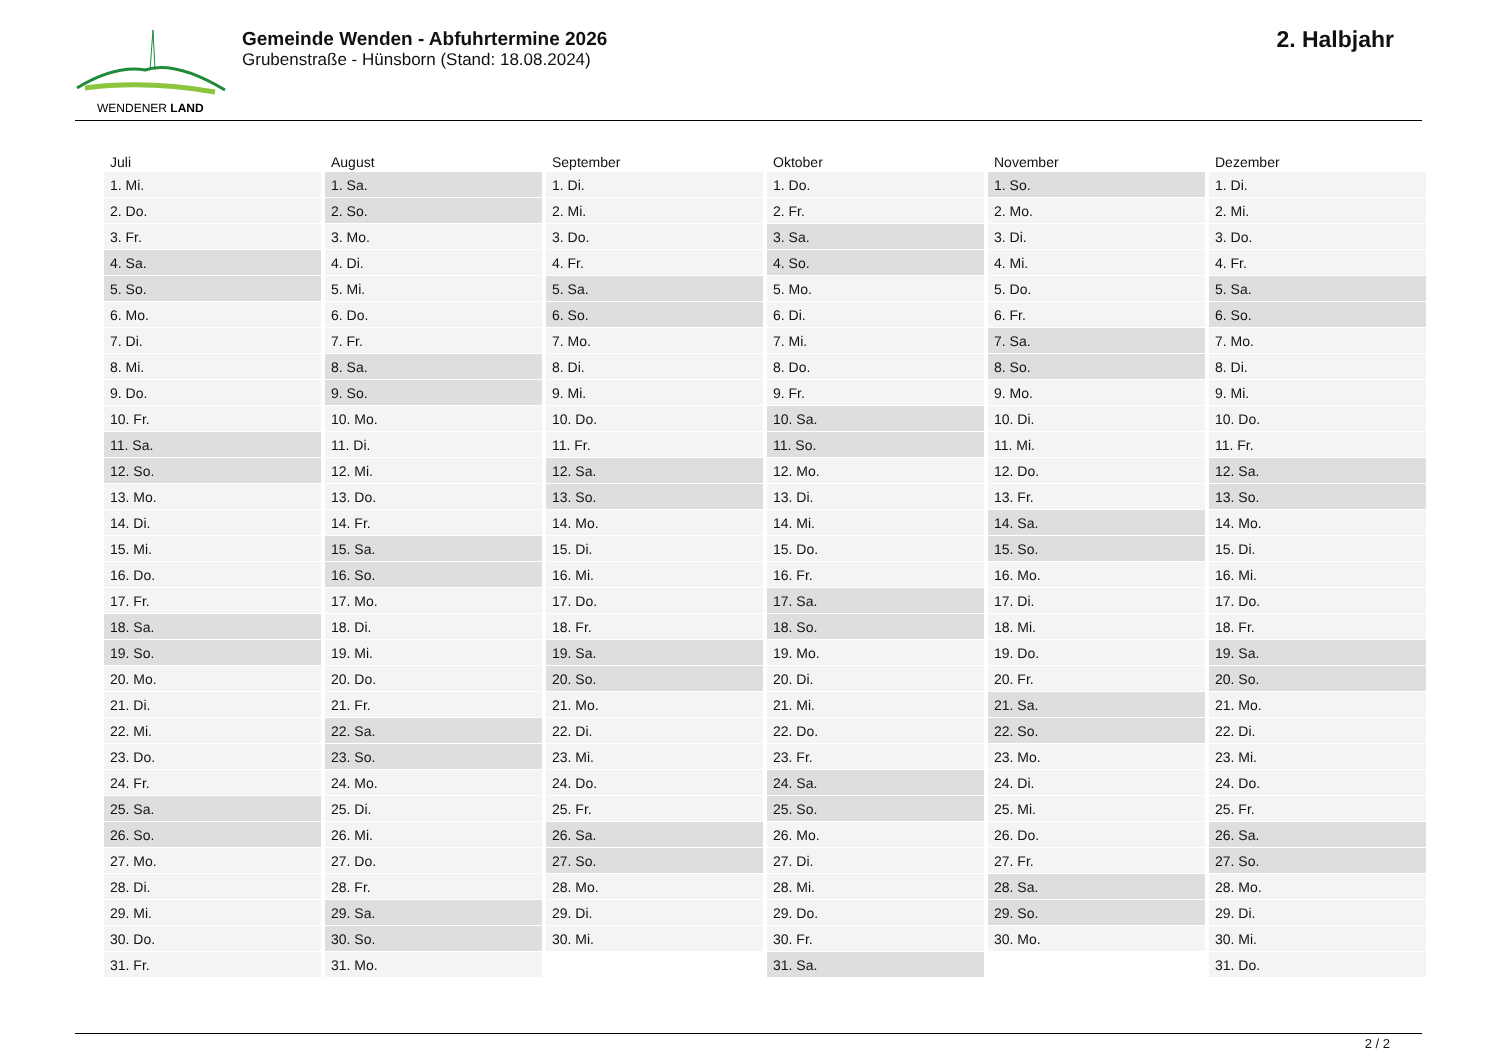WENDENER LAND
Gemeinde Wenden - Abfuhrtermine 2026
Grubenstraße - Hünsborn (Stand: 18.08.2024)
2. Halbjahr
| Juli | August | September | Oktober | November | Dezember |
| --- | --- | --- | --- | --- | --- |
| 1. Mi. | 1. Sa. | 1. Di. | 1. Do. | 1. So. | 1. Di. |
| 2. Do. | 2. So. | 2. Mi. | 2. Fr. | 2. Mo. | 2. Mi. |
| 3. Fr. | 3. Mo. | 3. Do. | 3. Sa. | 3. Di. | 3. Do. |
| 4. Sa. | 4. Di. | 4. Fr. | 4. So. | 4. Mi. | 4. Fr. |
| 5. So. | 5. Mi. | 5. Sa. | 5. Mo. | 5. Do. | 5. Sa. |
| 6. Mo. | 6. Do. | 6. So. | 6. Di. | 6. Fr. | 6. So. |
| 7. Di. | 7. Fr. | 7. Mo. | 7. Mi. | 7. Sa. | 7. Mo. |
| 8. Mi. | 8. Sa. | 8. Di. | 8. Do. | 8. So. | 8. Di. |
| 9. Do. | 9. So. | 9. Mi. | 9. Fr. | 9. Mo. | 9. Mi. |
| 10. Fr. | 10. Mo. | 10. Do. | 10. Sa. | 10. Di. | 10. Do. |
| 11. Sa. | 11. Di. | 11. Fr. | 11. So. | 11. Mi. | 11. Fr. |
| 12. So. | 12. Mi. | 12. Sa. | 12. Mo. | 12. Do. | 12. Sa. |
| 13. Mo. | 13. Do. | 13. So. | 13. Di. | 13. Fr. | 13. So. |
| 14. Di. | 14. Fr. | 14. Mo. | 14. Mi. | 14. Sa. | 14. Mo. |
| 15. Mi. | 15. Sa. | 15. Di. | 15. Do. | 15. So. | 15. Di. |
| 16. Do. | 16. So. | 16. Mi. | 16. Fr. | 16. Mo. | 16. Mi. |
| 17. Fr. | 17. Mo. | 17. Do. | 17. Sa. | 17. Di. | 17. Do. |
| 18. Sa. | 18. Di. | 18. Fr. | 18. So. | 18. Mi. | 18. Fr. |
| 19. So. | 19. Mi. | 19. Sa. | 19. Mo. | 19. Do. | 19. Sa. |
| 20. Mo. | 20. Do. | 20. So. | 20. Di. | 20. Fr. | 20. So. |
| 21. Di. | 21. Fr. | 21. Mo. | 21. Mi. | 21. Sa. | 21. Mo. |
| 22. Mi. | 22. Sa. | 22. Di. | 22. Do. | 22. So. | 22. Di. |
| 23. Do. | 23. So. | 23. Mi. | 23. Fr. | 23. Mo. | 23. Mi. |
| 24. Fr. | 24. Mo. | 24. Do. | 24. Sa. | 24. Di. | 24. Do. |
| 25. Sa. | 25. Di. | 25. Fr. | 25. So. | 25. Mi. | 25. Fr. |
| 26. So. | 26. Mi. | 26. Sa. | 26. Mo. | 26. Do. | 26. Sa. |
| 27. Mo. | 27. Do. | 27. So. | 27. Di. | 27. Fr. | 27. So. |
| 28. Di. | 28. Fr. | 28. Mo. | 28. Mi. | 28. Sa. | 28. Mo. |
| 29. Mi. | 29. Sa. | 29. Di. | 29. Do. | 29. So. | 29. Di. |
| 30. Do. | 30. So. | 30. Mi. | 30. Fr. | 30. Mo. | 30. Mi. |
| 31. Fr. | 31. Mo. | | 31. Sa. | | 31. Do. |
2 / 2